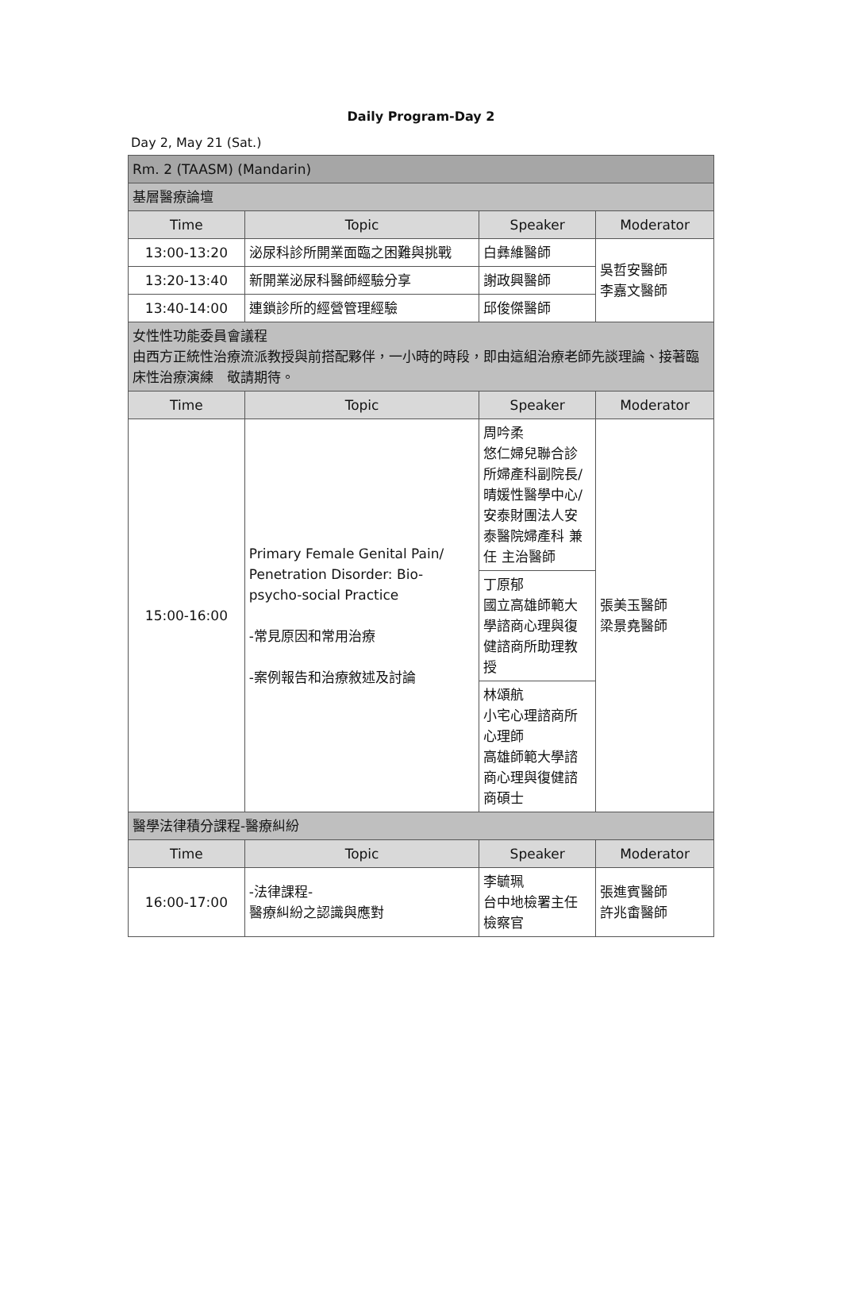Daily Program-Day 2
Day 2, May 21 (Sat.)
| Rm. 2 (TAASM) (Mandarin) | | | |
| 基層醫療論壇 | | | |
| Time | Topic | Speaker | Moderator |
| 13:00-13:20 | 泌尿科診所開業面臨之困難與挑戰 | 白彝維醫師 | 吳哲安醫師 李嘉文醫師 |
| 13:20-13:40 | 新開業泌尿科醫師經驗分享 | 謝政興醫師 | |
| 13:40-14:00 | 連鎖診所的經營管理經驗 | 邱俊傑醫師 | |
| 女性性功能委員會議程 由西方正統性治療流派教授與前搭配夥伴，一小時的時段，即由這組治療老師先談理論、接著臨床性治療演練 敬請期待。 | | | |
| Time | Topic | Speaker | Moderator |
| 15:00-16:00 | Primary Female Genital Pain/ Penetration Disorder: Bio-psycho-social Practice -常見原因和常用治療 -案例報告和治療敘述及討論 | 周吟柔 悠仁婦兒聯合診所婦產科副院長/晴媛性醫學中心/安泰財團法人安泰醫院婦產科 兼任 主治醫師 | 張美玉醫師 梁景堯醫師 |
| | | 丁原郁 國立高雄師範大學諮商心理與復健諮商所助理教授 | |
| | | 林頌航 小宅心理諮商所心理師 高雄師範大學諮商心理與復健諮商碩士 | |
| 醫學法律積分課程-醫療糾紛 | | | |
| Time | Topic | Speaker | Moderator |
| 16:00-17:00 | -法律課程- 醫療糾紛之認識與應對 | 李毓珮 台中地檢署主任檢察官 | 張進賓醫師 許兆畬醫師 |